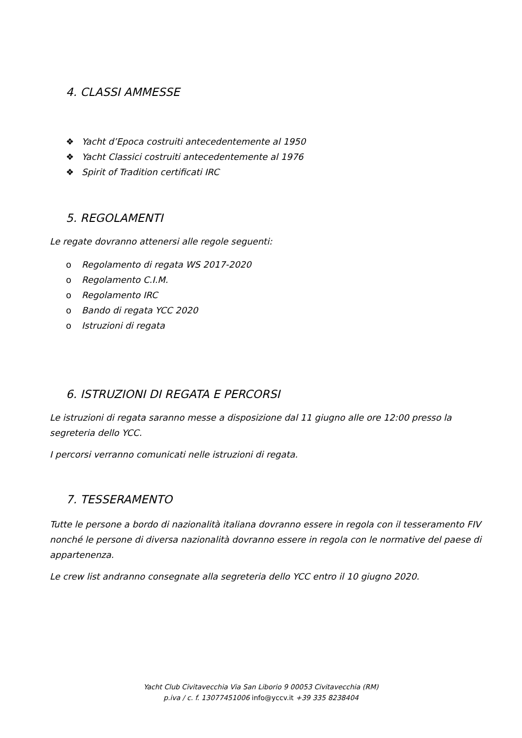4. CLASSI AMMESSE
❖ Yacht d’Epoca costruiti antecedentemente al 1950
❖ Yacht Classici costruiti antecedentemente al 1976
❖ Spirit of Tradition certificati IRC
5. REGOLAMENTI
Le regate dovranno attenersi alle regole seguenti:
o Regolamento di regata WS 2017-2020
o Regolamento C.I.M.
o Regolamento IRC
o Bando di regata YCC 2020
o Istruzioni di regata
6. ISTRUZIONI DI REGATA E PERCORSI
Le istruzioni di regata saranno messe a disposizione dal 11 giugno alle ore 12:00 presso la segreteria dello YCC.
I percorsi verranno comunicati nelle istruzioni di regata.
7. TESSERAMENTO
Tutte le persone a bordo di nazionalità italiana dovranno essere in regola con il tesseramento FIV nonché le persone di diversa nazionalità dovranno essere in regola con le normative del paese di appartenenza.
Le crew list andranno consegnate alla segreteria dello YCC entro il 10 giugno 2020.
Yacht Club Civitavecchia Via San Liborio 9 00053 Civitavecchia (RM)
p.iva / c. f. 13077451006 info@yccv.it +39 335 8238404